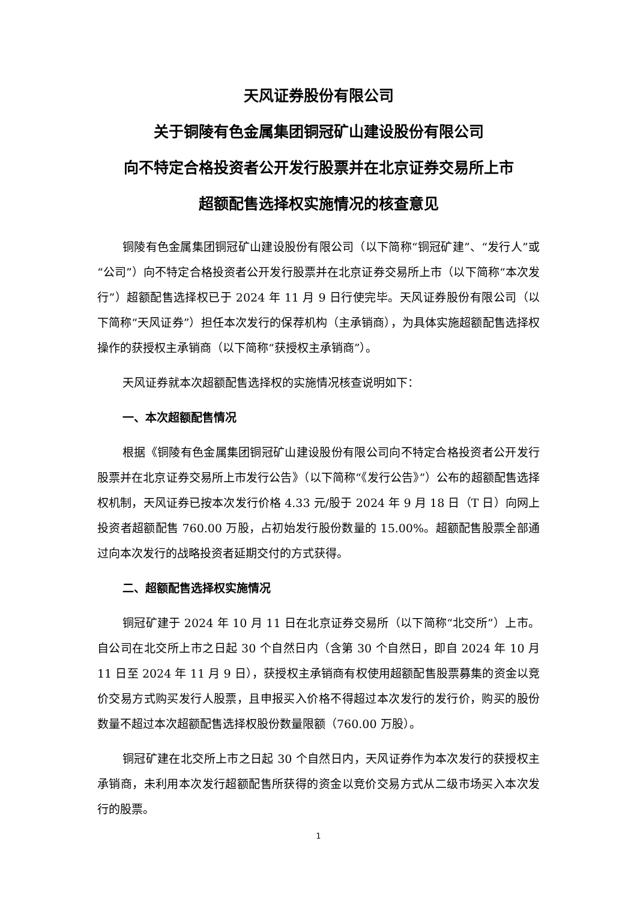天风证券股份有限公司
关于铜陵有色金属集团铜冠矿山建设股份有限公司
向不特定合格投资者公开发行股票并在北京证券交易所上市
超额配售选择权实施情况的核查意见
铜陵有色金属集团铜冠矿山建设股份有限公司（以下简称“铜冠矿建”、“发行人”或“公司”）向不特定合格投资者公开发行股票并在北京证券交易所上市（以下简称“本次发行”）超额配售选择权已于 2024 年 11 月 9 日行使完毕。天风证券股份有限公司（以下简称“天风证券”）担任本次发行的保荐机构（主承销商），为具体实施超额配售选择权操作的获授权主承销商（以下简称“获授权主承销商”）。
天风证券就本次超额配售选择权的实施情况核查说明如下：
一、本次超额配售情况
根据《铜陵有色金属集团铜冠矿山建设股份有限公司向不特定合格投资者公开发行股票并在北京证券交易所上市发行公告》（以下简称“《发行公告》”）公布的超额配售选择权机制，天风证券已按本次发行价格 4.33 元/股于 2024 年 9 月 18 日（T 日）向网上投资者超额配售 760.00 万股，占初始发行股份数量的 15.00%。超额配售股票全部通过向本次发行的战略投资者延期交付的方式获得。
二、超额配售选择权实施情况
铜冠矿建于 2024 年 10 月 11 日在北京证券交易所（以下简称“北交所”）上市。自公司在北交所上市之日起 30 个自然日内（含第 30 个自然日，即自 2024 年 10 月 11 日至 2024 年 11 月 9 日），获授权主承销商有权使用超额配售股票募集的资金以竞价交易方式购买发行人股票，且申报买入价格不得超过本次发行的发行价，购买的股份数量不超过本次超额配售选择权股份数量限额（760.00 万股）。
铜冠矿建在北交所上市之日起 30 个自然日内，天风证券作为本次发行的获授权主承销商，未利用本次发行超额配售所获得的资金以竞价交易方式从二级市场买入本次发行的股票。
1